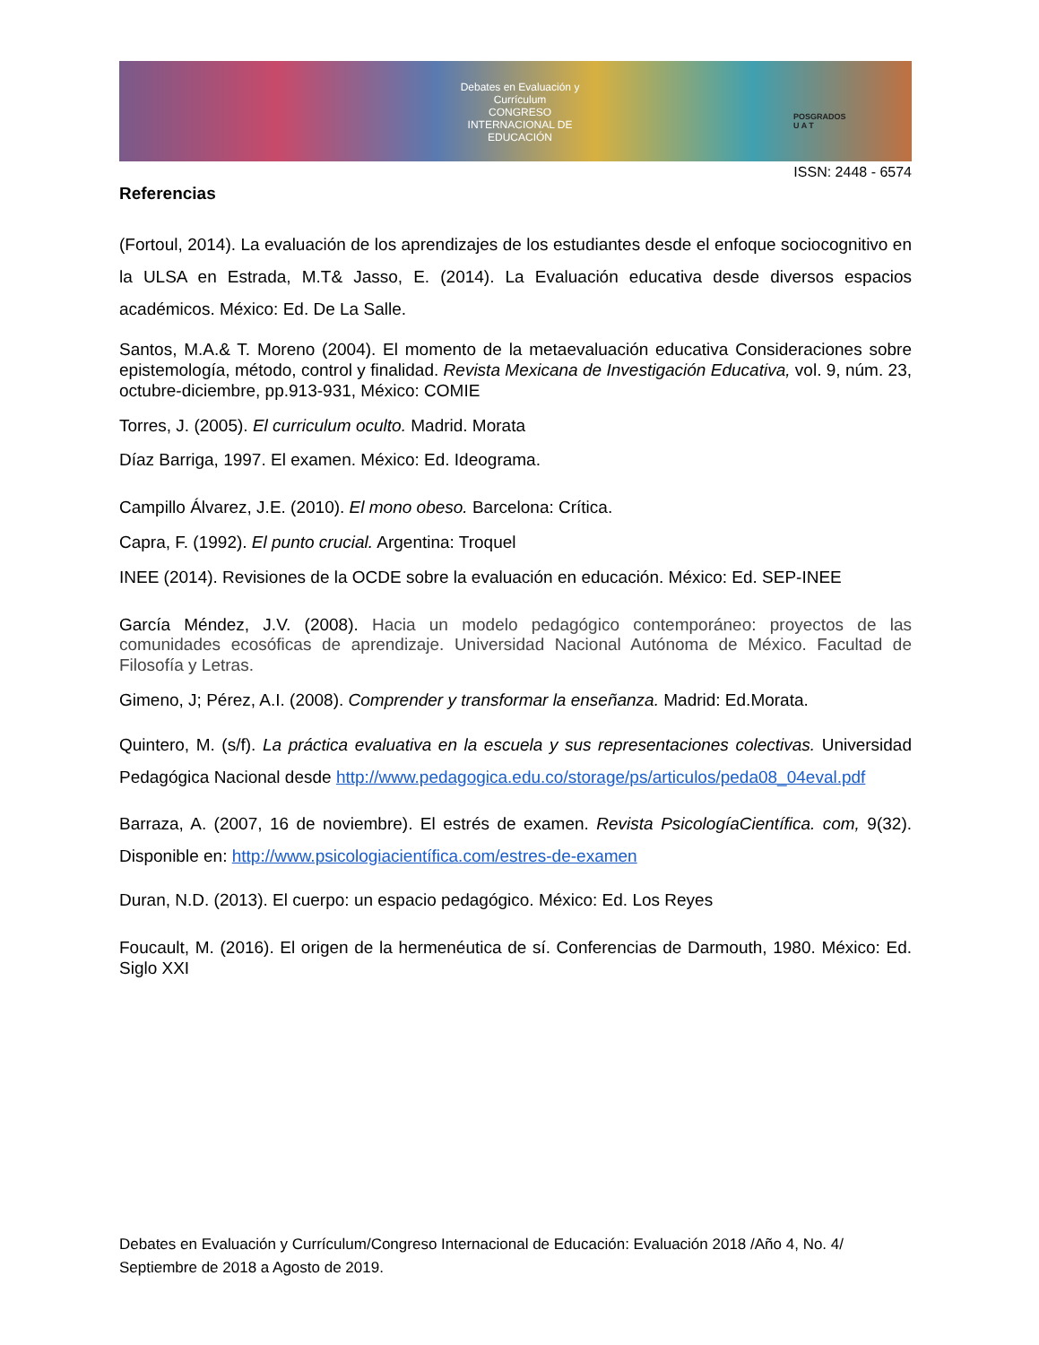Debates en Evaluación y Currículum
CONGRESO INTERNACIONAL DE EDUCACIÓN
POSGRADOS
U A T
ISSN: 2448 - 6574
Referencias
(Fortoul, 2014). La evaluación de los aprendizajes de los estudiantes desde el enfoque sociocognitivo en la ULSA en Estrada, M.T& Jasso, E. (2014). La Evaluación educativa desde diversos espacios académicos. México: Ed. De La Salle.
Santos, M.A.& T. Moreno (2004). El momento de la metaevaluación educativa Consideraciones sobre epistemología, método, control y finalidad. Revista Mexicana de Investigación Educativa, vol. 9, núm. 23, octubre-diciembre, pp.913-931, México: COMIE
Torres, J. (2005). El curriculum oculto. Madrid. Morata
Díaz Barriga, 1997. El examen. México: Ed. Ideograma.
Campillo Álvarez, J.E. (2010). El mono obeso. Barcelona: Crítica.
Capra, F. (1992). El punto crucial. Argentina: Troquel
INEE (2014). Revisiones de la OCDE sobre la evaluación en educación. México: Ed. SEP-INEE
García Méndez, J.V. (2008). Hacia un modelo pedagógico contemporáneo: proyectos de las comunidades ecosóficas de aprendizaje. Universidad Nacional Autónoma de México. Facultad de Filosofía y Letras.
Gimeno, J; Pérez, A.I. (2008). Comprender y transformar la enseñanza. Madrid: Ed.Morata.
Quintero, M. (s/f). La práctica evaluativa en la escuela y sus representaciones colectivas. Universidad Pedagógica Nacional desde http://www.pedagogica.edu.co/storage/ps/articulos/peda08_04eval.pdf
Barraza, A. (2007, 16 de noviembre). El estrés de examen. Revista PsicologíaCientífica. com, 9(32). Disponible en: http://www.psicologiacientífica.com/estres-de-examen
Duran, N.D. (2013). El cuerpo: un espacio pedagógico. México: Ed. Los Reyes
Foucault, M. (2016). El origen de la hermenéutica de sí. Conferencias de Darmouth, 1980. México: Ed. Siglo XXI
Debates en Evaluación y Currículum/Congreso Internacional de Educación: Evaluación 2018 /Año 4, No. 4/ Septiembre de 2018 a Agosto de 2019.